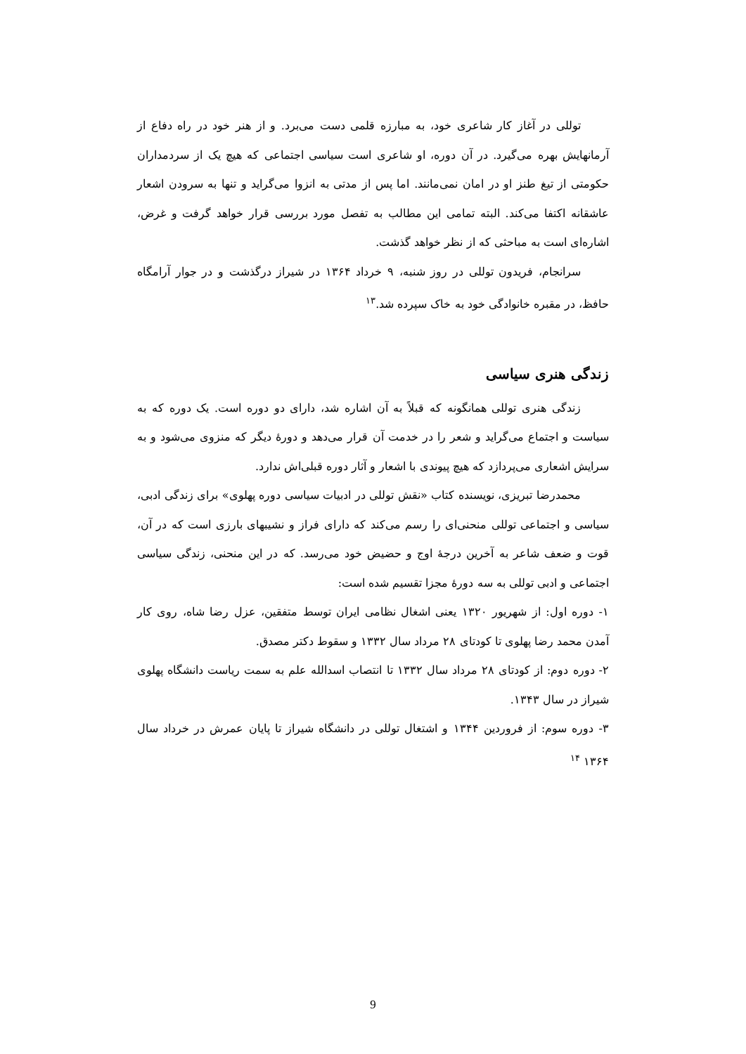توللی در آغاز کار شاعری خود، به مبارزه قلمی دست می‌برد. و از هنر خود در راه دفاع از آرمانهایش بهره می‌گیرد. در آن دوره، او شاعری است سیاسی اجتماعی که هیچ یک از سردمداران حکومتی از تیغ طنز او در امان نمی‌مانند. اما پس از مدتی به انزوا می‌گراید و تنها به سرودن اشعار عاشقانه اکتفا می‌کند. البته تمامی این مطالب به تفصل مورد بررسی قرار خواهد گرفت و غرض، اشاره‌ای است به مباحثی که از نظر خواهد گذشت.
سرانجام، فریدون توللی در روز شنبه، ۹ خرداد ۱۳۶۴ در شیراز درگذشت و در جوار آرامگاه حافظ، در مقبره خانوادگی خود به خاک سپرده شد.<sup>۱۳</sup>
زندگی هنری سیاسی
زندگی هنری توللی همانگونه که قبلاً به آن اشاره شد، دارای دو دوره است. یک دوره که به سیاست و اجتماع می‌گراید و شعر را در خدمت آن قرار می‌دهد و دورهٔ دیگر که منزوی می‌شود و به سرایش اشعاری می‌پردازد که هیچ پیوندی با اشعار و آثار دوره قبلی‌اش ندارد.
محمدرضا تبریزی، نویسنده کتاب «نقش توللی در ادبیات سیاسی دوره پهلوی» برای زندگی ادبی، سیاسی و اجتماعی توللی منحنی‌ای را رسم می‌کند که دارای فراز و نشیبهای بارزی است که در آن، قوت و ضعف شاعر به آخرین درجهٔ اوج و حضیض خود می‌رسد. که در این منحنی، زندگی سیاسی اجتماعی و ادبی توللی به سه دورهٔ مجزا تقسیم شده است:
۱- دوره اول: از شهریور ۱۳۲۰ یعنی اشغال نظامی ایران توسط متفقین، عزل رضا شاه، روی کار آمدن محمد رضا پهلوی تا کودتای ۲۸ مرداد سال ۱۳۳۲ و سقوط دکتر مصدق.
۲- دوره دوم: از کودتای ۲۸ مرداد سال ۱۳۳۲ تا انتصاب اسدالله علم به سمت ریاست دانشگاه پهلوی شیراز در سال ۱۳۴۳.
۳- دوره سوم: از فروردین ۱۳۴۴ و اشتغال توللی در دانشگاه شیراز تا پایان عمرش در خرداد سال ۱۳۶۴ <sup>۱۴</sup>
9